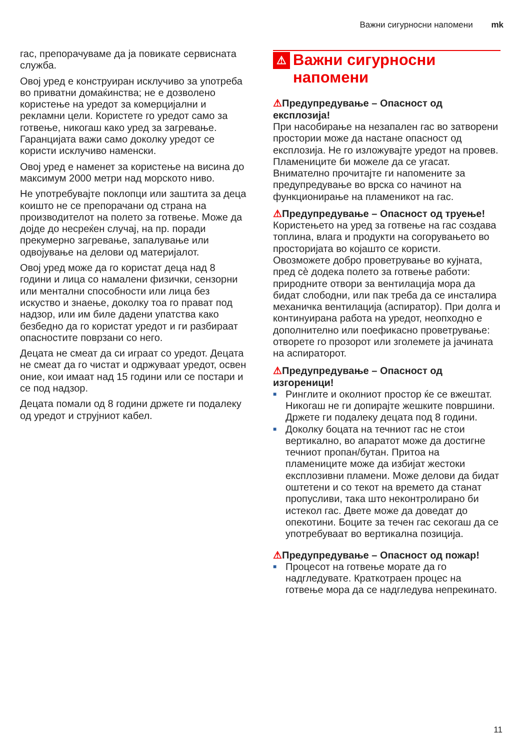Важни сигурносни напомени mk
гас, препорачуваме да ја повикате сервисната служба.
Овој уред е конструиран исклучиво за употреба во приватни домаќинства; не е дозволено користење на уредот за комерцијални и рекламни цели. Користете го уредот само за готвење, никогаш како уред за загревање. Гаранцијата важи само доколку уредот се користи исклучиво наменски.
Овој уред е наменет за користење на висина до максимум 2000 метри над морското ниво.
Не употребувајте поклопци или заштита за деца коишто не се препорачани од страна на производителот на полето за готвење. Може да дојде до несреќен случај, на пр. поради прекумерно загревање, запалување или одвојување на делови од материјалот.
Овој уред може да го користат деца над 8 години и лица со намалени физички, сензорни или ментални способности или лица без искуство и знаење, доколку тоа го прават под надзор, или им биле дадени упатства како безбедно да го користат уредот и ги разбираат опасностите поврзани со него.
Децата не смеат да си играат со уредот. Децата не смеат да го чистат и одржуваат уредот, освен оние, кои имаат над 15 години или се постари и се под надзор.
Децата помали од 8 години држете ги подалеку од уредот и струјниот кабел.
⚠ Важни сигурносни напомени
⚠Предупредување – Опасност од експлозија!
При насобирање на незапален гас во затворени простории може да настане опасност од експлозија. Не го изложувајте уредот на провев. Пламениците би можеле да се угасат. Внимателно прочитајте ги напомените за предупредување во врска со начинот на функционирање на пламеникот на гас.
⚠Предупредување – Опасност од труење!
Користењето на уред за готвење на гас создава топлина, влага и продукти на согорувањето во просторијата во којашто се користи. Овозможете добро проветрување во кујната, пред сѐ додека полето за готвење работи: природните отвори за вентилација мора да бидат слободни, или пак треба да се инсталира механичка вентилација (аспиратор). При долга и континуирана работа на уредот, неопходно е дополнително или поефикасно проветрување: отворете го прозорот или зголемете ја јачината на аспираторот.
⚠Предупредување – Опасност од изгореници!
■ Ринглите и околниот простор ќе се вжештат. Никогаш не ги допирајте жешките површини. Држете ги подалеку децата под 8 години.
■ Доколку боцата на течниот гас не стои вертикално, во апаратот може да достигне течниот пропан/бутан. Притоа на пламениците може да избијат жестоки експлозивни пламени. Може делови да бидат оштетени и со текот на времето да станат пропусливи, така што неконтролирано би истекол гас. Двете може да доведат до опекотини. Боците за течен гас секогаш да се употребуваат во вертикална позиција.
⚠Предупредување – Опасност од пожар!
■ Процесот на готвење морате да го надгледувате. Краткотраен процес на готвење мора да се надгледува непрекинато.
11